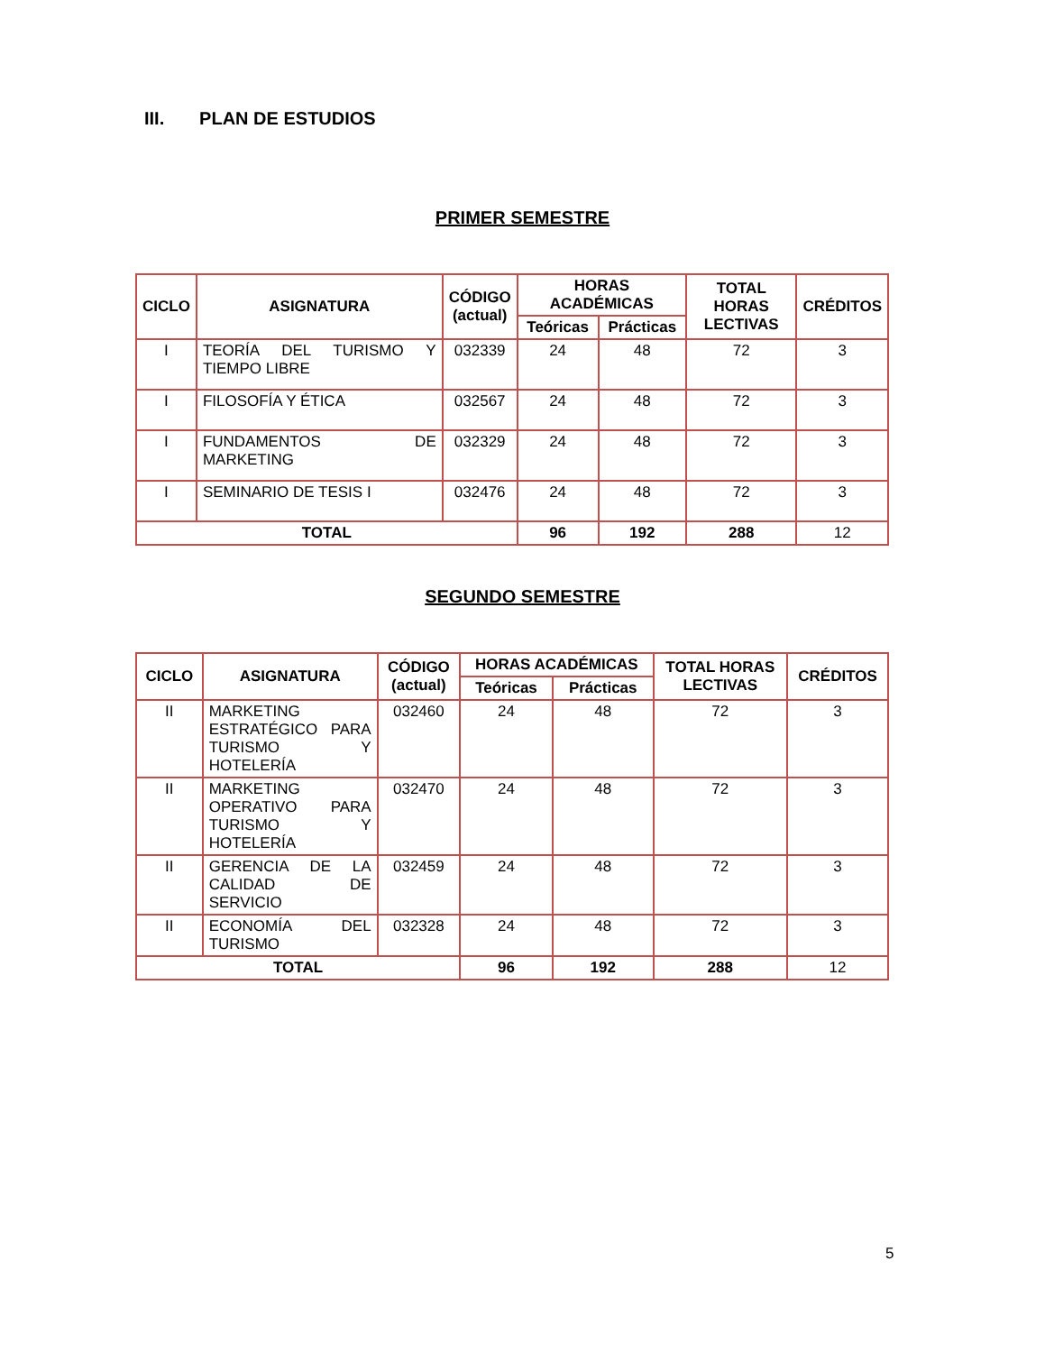III. PLAN DE ESTUDIOS
PRIMER SEMESTRE
| CICLO | ASIGNATURA | CÓDIGO (actual) | HORAS ACADÉMICAS | | TOTAL HORAS LECTIVAS | CRÉDITOS |
| --- | --- | --- | --- | --- | --- | --- |
| | | | Teóricas | Prácticas | | |
| I | TEORÍA DEL TURISMO Y TIEMPO LIBRE | 032339 | 24 | 48 | 72 | 3 |
| I | FILOSOFÍA Y ÉTICA | 032567 | 24 | 48 | 72 | 3 |
| I | FUNDAMENTOS DE MARKETING | 032329 | 24 | 48 | 72 | 3 |
| I | SEMINARIO DE TESIS I | 032476 | 24 | 48 | 72 | 3 |
| TOTAL | | | 96 | 192 | 288 | 12 |
SEGUNDO SEMESTRE
| CICLO | ASIGNATURA | CÓDIGO (actual) | HORAS ACADÉMICAS | | TOTAL HORAS LECTIVAS | CRÉDITOS |
| --- | --- | --- | --- | --- | --- | --- |
| | | | Teóricas | Prácticas | | |
| II | MARKETING ESTRATÉGICO PARA TURISMO Y HOTELERÍA | 032460 | 24 | 48 | 72 | 3 |
| II | MARKETING OPERATIVO PARA TURISMO Y HOTELERÍA | 032470 | 24 | 48 | 72 | 3 |
| II | GERENCIA DE LA CALIDAD DE SERVICIO | 032459 | 24 | 48 | 72 | 3 |
| II | ECONOMÍA DEL TURISMO | 032328 | 24 | 48 | 72 | 3 |
| TOTAL | | | 96 | 192 | 288 | 12 |
5